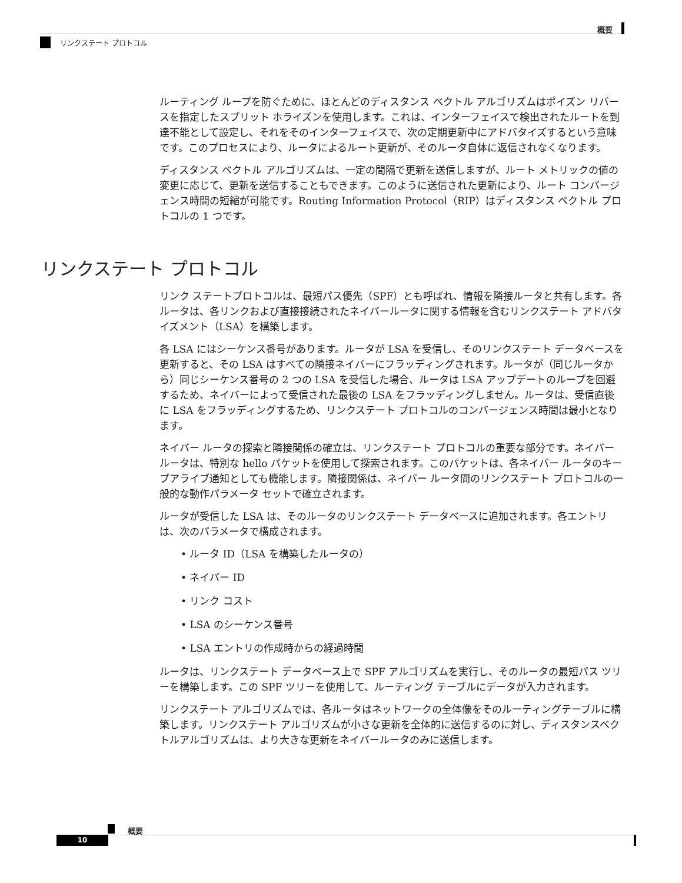概要
リンクステート プロトコル
ルーティング ループを防ぐために、ほとんどのディスタンス ベクトル アルゴリズムはポイズン リバースを指定したスプリット ホライズンを使用します。これは、インターフェイスで検出されたルートを到達不能として設定し、それをそのインターフェイスで、次の定期更新中にアドバタイズするという意味です。このプロセスにより、ルータによるルート更新が、そのルータ自体に返信されなくなります。
ディスタンス ベクトル アルゴリズムは、一定の間隔で更新を送信しますが、ルート メトリックの値の変更に応じて、更新を送信することもできます。このように送信された更新により、ルート コンバージェンス時間の短縮が可能です。Routing Information Protocol（RIP）はディスタンス ベクトル プロトコルの 1 つです。
リンクステート プロトコル
リンク ステートプロトコルは、最短パス優先（SPF）とも呼ばれ、情報を隣接ルータと共有します。各ルータは、各リンクおよび直接接続されたネイバールータに関する情報を含むリンクステート アドバタイズメント（LSA）を構築します。
各 LSA にはシーケンス番号があります。ルータが LSA を受信し、そのリンクステート データベースを更新すると、その LSA はすべての隣接ネイバーにフラッディングされます。ルータが（同じルータから）同じシーケンス番号の 2 つの LSA を受信した場合、ルータは LSA アップデートのループを回避するため、ネイバーによって受信された最後の LSA をフラッディングしません。ルータは、受信直後に LSA をフラッディングするため、リンクステート プロトコルのコンバージェンス時間は最小となります。
ネイバー ルータの探索と隣接関係の確立は、リンクステート プロトコルの重要な部分です。ネイバー ルータは、特別な hello パケットを使用して探索されます。このパケットは、各ネイバー ルータのキープアライブ通知としても機能します。隣接関係は、ネイバー ルータ間のリンクステート プロトコルの一般的な動作パラメータ セットで確立されます。
ルータが受信した LSA は、そのルータのリンクステート データベースに追加されます。各エントリは、次のパラメータで構成されます。
• ルータ ID（LSA を構築したルータの）
• ネイバー ID
• リンク コスト
• LSA のシーケンス番号
• LSA エントリの作成時からの経過時間
ルータは、リンクステート データベース上で SPF アルゴリズムを実行し、そのルータの最短パス ツリーを構築します。この SPF ツリーを使用して、ルーティング テーブルにデータが入力されます。
リンクステート アルゴリズムでは、各ルータはネットワークの全体像をそのルーティングテーブルに構築します。リンクステート アルゴリズムが小さな更新を全体的に送信するのに対し、ディスタンスベクトルアルゴリズムは、より大きな更新をネイバールータのみに送信します。
概要
10